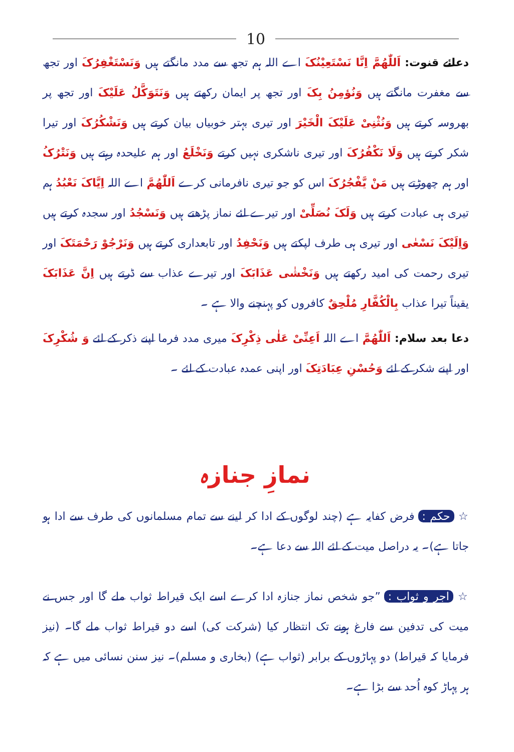10
دعائے قنوت: اَللّٰھُمَّ اِنَّا نَسْتَعِیْنُکَ اے اللہ ہم تجھ سے مدد مانگتے ہیں وَنَسْتَغْفِرُکَ اور تجھ سے مغفرت مانگتے ہیں وَنُؤمِنُ بِکَ اور تجھ پر ایمان رکھتے ہیں وَنَتَوَکَّلُ عَلَیْکَ اور تجھ پر بھروسہ کرتے ہیں وَنُثْنِیْ عَلَیْکَ الْخَیْرَ اور تیری بہتر خوبیاں بیان کرتے ہیں وَنَشْکُرُکَ اور تیرا شکر کرتے ہیں وَلَا نَکْفُرُکَ اور تیری ناشکری نہیں کرتے وَنَخْلَعُ اور ہم علیحدہ رہتے ہیں وَنَتْرُکُ اور ہم چھوڑتے ہیں مَنْ یَّفْجُرُکَ اس کو جو تیری نافرمانی کرے اَللّٰھُمَّ اے اللہ اِیَّاکَ نَعْبُدُ ہم تیری ہی عبادت کرتے ہیں وَلَکَ نُصَلِّیْ اور تیرے لئے نماز پڑھتے ہیں وَنَسْجُدُ اور سجدہ کرتے ہیں وَاِلَیْکَ نَسْعٰی اور تیری ہی طرف لپکتے ہیں وَنَحْفِدُ اور تابعداری کرتے ہیں وَنَرْجُوْ رَحْمَتَکَ اور تیری رحمت کی امید رکھتے ہیں وَنَخْشٰی عَذَابَکَ اور تیرے عذاب سے ڈرتے ہیں اِنَّ عَذَابَکَ یقیناً تیرا عذاب بِالْکُفَّارِ مُلْحِقٌ کافروں کو پہنچنے والا ہے ۔
دعا بعد سلام: اَللّٰھُمَّ اے اللہ اَعِنِّیْ عَلٰی ذِکْرِکَ میری مدد فرما اپنے ذکر کے لئے وَ شُکْرِکَ اور اپنے شکر کے لئے وَحُسْنِ عِبَادَتِکَ اور اپنی عمدہ عبادت کے لئے ۔
نمازِ جنازہ
☆ حکم : فرض کفایہ ہے (چند لوگوں کے ادا کر لینے سے تمام مسلمانوں کی طرف سے ادا ہو جاتا ہے)۔ یہ دراصل میت کے لئے اللہ سے دعا ہے۔
☆ اجر و ثواب : ”جو شخص نماز جنازہ ادا کرے اسے ایک قیراط ثواب ملے گا اور جس نے میت کی تدفین سے فارغ ہونے تک انتظار کیا (شرکت کی) اسے دو قیراط ثواب ملے گا۔ (نیز فرمایا کہ قیراط) دو پہاڑوں کے برابر (ثواب ہے) (بخاری و مسلم)۔ نیز سنن نسائی میں ہے کہ ہر پہاڑ کوہ اُحد سے بڑا ہے۔